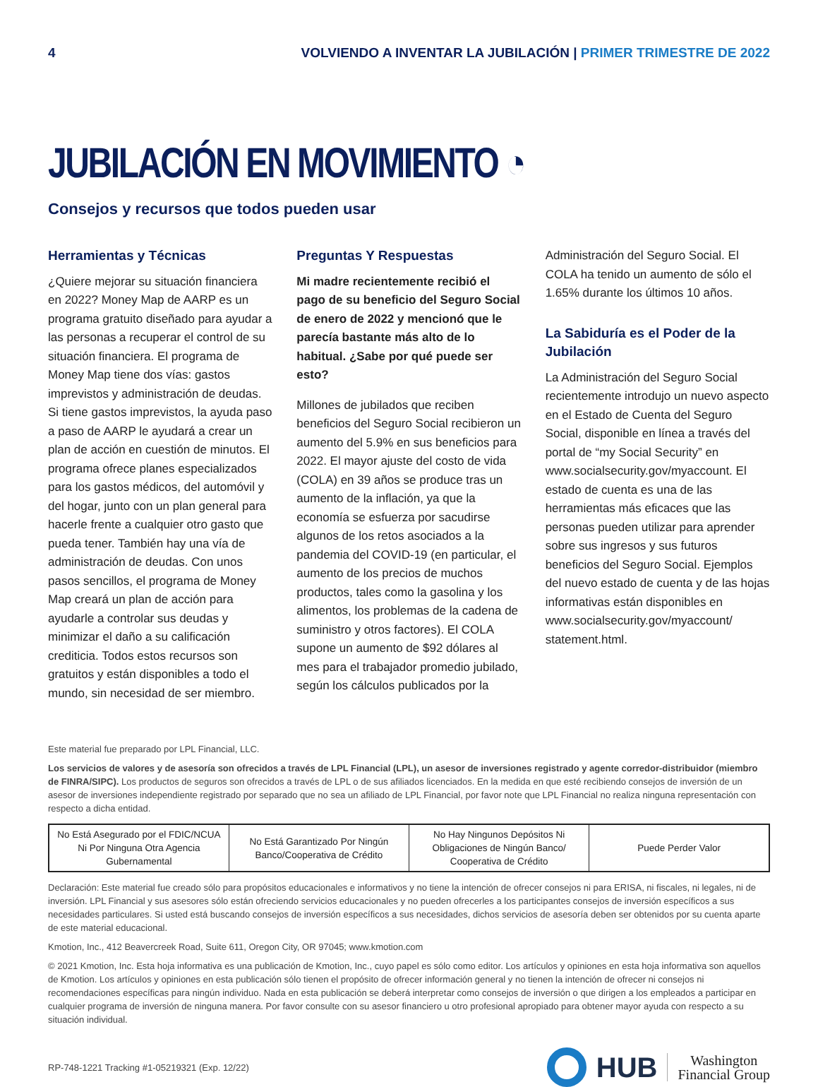4 VOLVIENDO A INVENTAR LA JUBILACIÓN | PRIMER TRIMESTRE DE 2022
JUBILACIÓN EN MOVIMIENTO ◔
Consejos y recursos que todos pueden usar
Herramientas y Técnicas
¿Quiere mejorar su situación financiera en 2022? Money Map de AARP es un programa gratuito diseñado para ayudar a las personas a recuperar el control de su situación financiera. El programa de Money Map tiene dos vías: gastos imprevistos y administración de deudas. Si tiene gastos imprevistos, la ayuda paso a paso de AARP le ayudará a crear un plan de acción en cuestión de minutos. El programa ofrece planes especializados para los gastos médicos, del automóvil y del hogar, junto con un plan general para hacerle frente a cualquier otro gasto que pueda tener. También hay una vía de administración de deudas. Con unos pasos sencillos, el programa de Money Map creará un plan de acción para ayudarle a controlar sus deudas y minimizar el daño a su calificación crediticia. Todos estos recursos son gratuitos y están disponibles a todo el mundo, sin necesidad de ser miembro.
Preguntas Y Respuestas
Mi madre recientemente recibió el pago de su beneficio del Seguro Social de enero de 2022 y mencionó que le parecía bastante más alto de lo habitual. ¿Sabe por qué puede ser esto?
Millones de jubilados que reciben beneficios del Seguro Social recibieron un aumento del 5.9% en sus beneficios para 2022. El mayor ajuste del costo de vida (COLA) en 39 años se produce tras un aumento de la inflación, ya que la economía se esfuerza por sacudirse algunos de los retos asociados a la pandemia del COVID-19 (en particular, el aumento de los precios de muchos productos, tales como la gasolina y los alimentos, los problemas de la cadena de suministro y otros factores). El COLA supone un aumento de $92 dólares al mes para el trabajador promedio jubilado, según los cálculos publicados por la
Administración del Seguro Social. El COLA ha tenido un aumento de sólo el 1.65% durante los últimos 10 años.
La Sabiduría es el Poder de la Jubilación
La Administración del Seguro Social recientemente introdujo un nuevo aspecto en el Estado de Cuenta del Seguro Social, disponible en línea a través del portal de “my Social Security” en www.socialsecurity.gov/myaccount. El estado de cuenta es una de las herramientas más eficaces que las personas pueden utilizar para aprender sobre sus ingresos y sus futuros beneficios del Seguro Social. Ejemplos del nuevo estado de cuenta y de las hojas informativas están disponibles en www.socialsecurity.gov/myaccount/ statement.html.
Este material fue preparado por LPL Financial, LLC.
Los servicios de valores y de asesoría son ofrecidos a través de LPL Financial (LPL), un asesor de inversiones registrado y agente corredor-distribuidor (miembro de FINRA/SIPC). Los productos de seguros son ofrecidos a través de LPL o de sus afiliados licenciados. En la medida en que esté recibiendo consejos de inversión de un asesor de inversiones independiente registrado por separado que no sea un afiliado de LPL Financial, por favor note que LPL Financial no realiza ninguna representación con respecto a dicha entidad.
| No Está Asegurado por el FDIC/NCUA Ni Por Ninguna Otra Agencia Gubernamental | No Está Garantizado Por Ningún Banco/Cooperativa de Crédito | No Hay Ningunos Depósitos Ni Obligaciones de Ningún Banco/ Cooperativa de Crédito | Puede Perder Valor |
Declaración: Este material fue creado sólo para propósitos educacionales e informativos y no tiene la intención de ofrecer consejos ni para ERISA, ni fiscales, ni legales, ni de inversión. LPL Financial y sus asesores sólo están ofreciendo servicios educacionales y no pueden ofrecerles a los participantes consejos de inversión específicos a sus necesidades particulares. Si usted está buscando consejos de inversión específicos a sus necesidades, dichos servicios de asesoría deben ser obtenidos por su cuenta aparte de este material educacional.
Kmotion, Inc., 412 Beavercreek Road, Suite 611, Oregon City, OR 97045; www.kmotion.com
© 2021 Kmotion, Inc. Esta hoja informativa es una publicación de Kmotion, Inc., cuyo papel es sólo como editor. Los artículos y opiniones en esta hoja informativa son aquellos de Kmotion. Los artículos y opiniones en esta publicación sólo tienen el propósito de ofrecer información general y no tienen la intención de ofrecer ni consejos ni recomendaciones específicas para ningún individuo. Nada en esta publicación se deberá interpretar como consejos de inversión o que dirigen a los empleados a participar en cualquier programa de inversión de ninguna manera. Por favor consulte con su asesor financiero u otro profesional apropiado para obtener mayor ayuda con respecto a su situación individual.
RP-748-1221 Tracking #1-05219321 (Exp. 12/22)
HUB
Washington
Financial Group